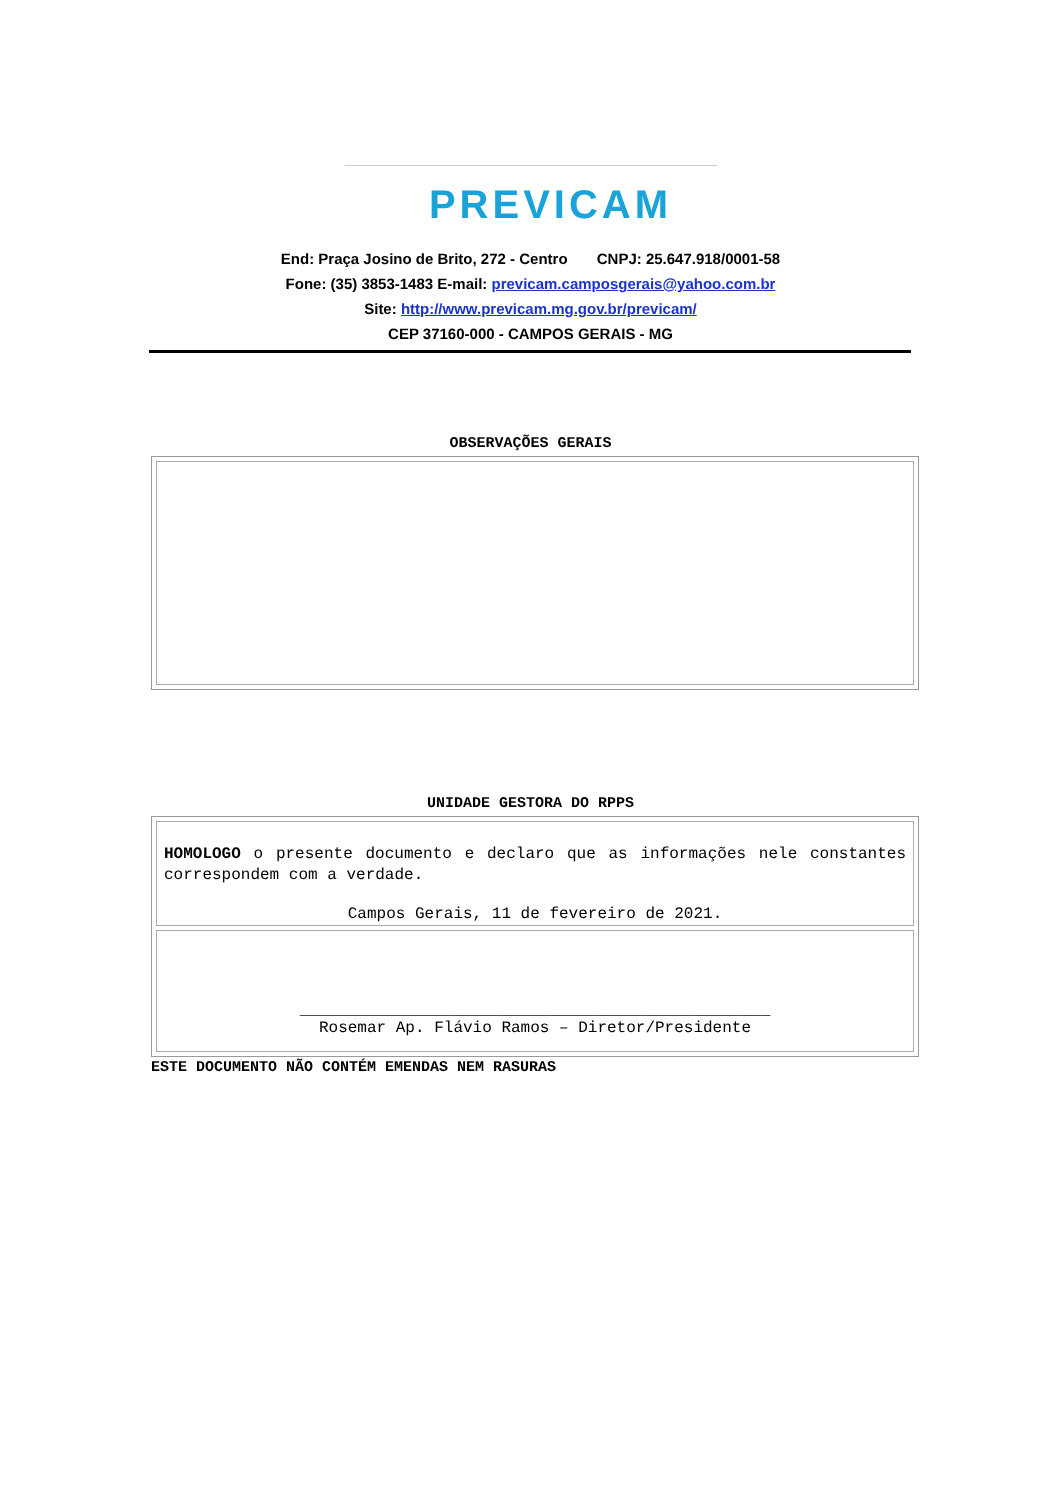PREVICAM
End: Praça Josino de Brito, 272 - Centro CNPJ: 25.647.918/0001-58
Fone: (35) 3853-1483 E-mail: previcam.camposgerais@yahoo.com.br
Site: http://www.previcam.mg.gov.br/previcam/
CEP 37160-000 - CAMPOS GERAIS - MG
OBSERVAÇÕES GERAIS
UNIDADE GESTORA DO RPPS
HOMOLOGO o presente documento e declaro que as informações nele constantes correspondem com a verdade.
Campos Gerais, 11 de fevereiro de 2021.
_________________________________________________
Rosemar Ap. Flávio Ramos – Diretor/Presidente
ESTE DOCUMENTO NÃO CONTÉM EMENDAS NEM RASURAS